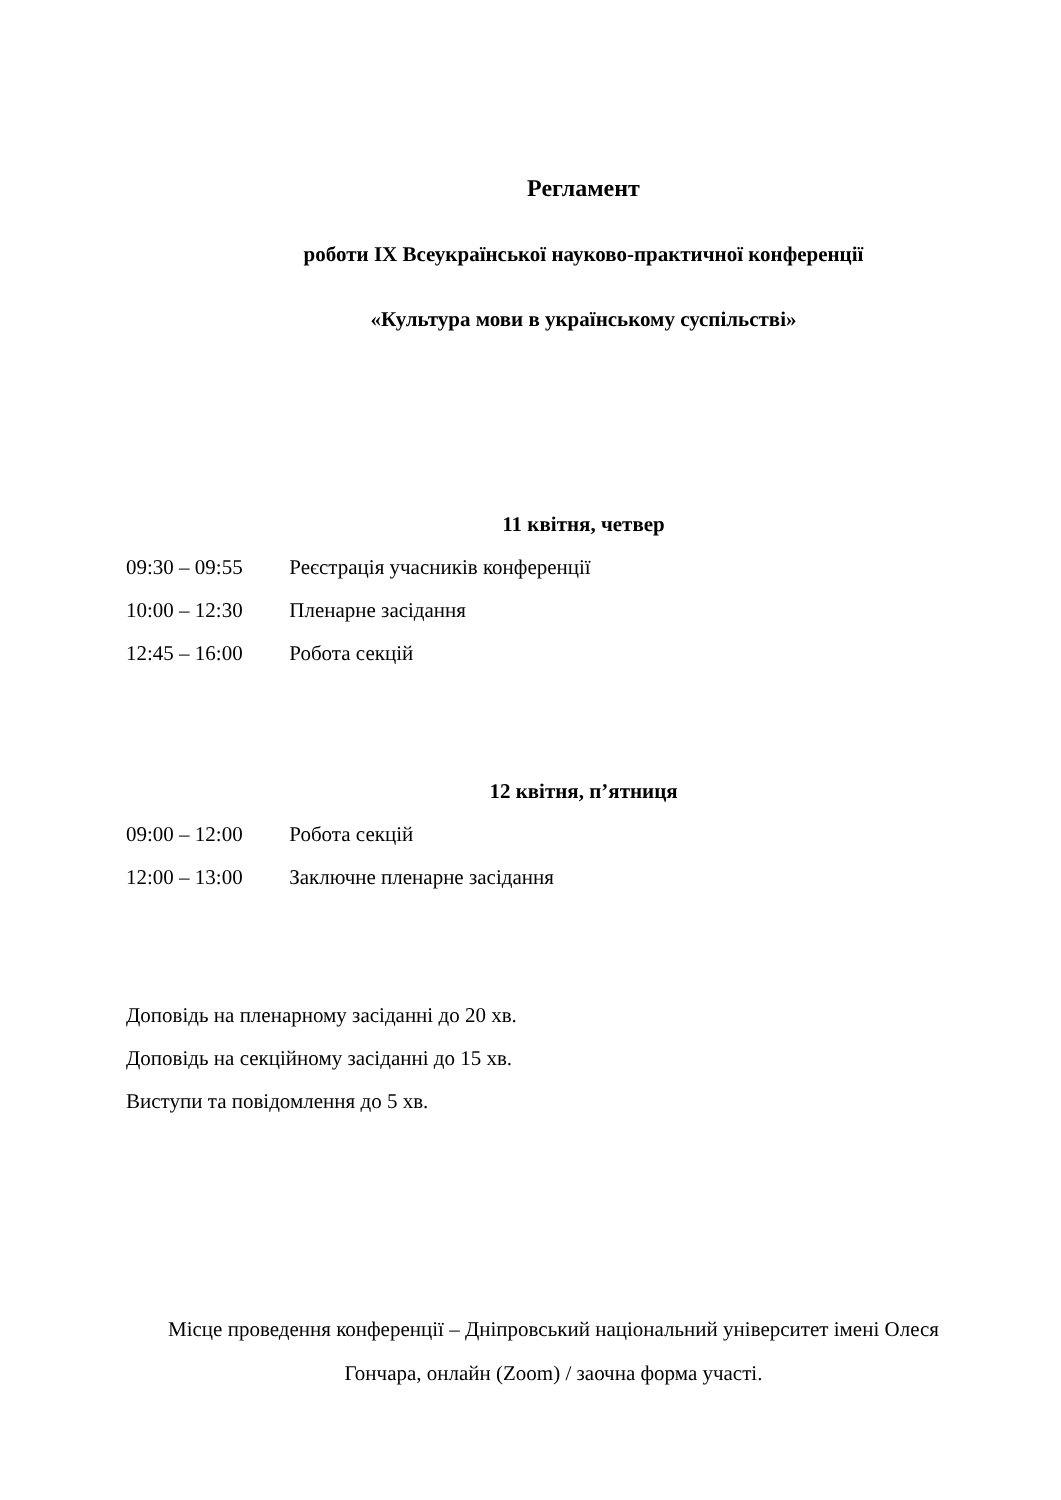Регламент
роботи IX Всеукраїнської науково-практичної конференції
«Культура мови в українському суспільстві»
11 квітня, четвер
09:30 – 09:55 Реєстрація учасників конференції
10:00 – 12:30 Пленарне засідання
12:45 – 16:00 Робота секцій
12 квітня, п’ятниця
09:00 – 12:00 Робота секцій
12:00 – 13:00 Заключне пленарне засідання
Доповідь на пленарному засіданні до 20 хв.
Доповідь на секційному засіданні до 15 хв.
Виступи та повідомлення до 5 хв.
Місце проведення конференції – Дніпровський національний університет імені Олеся
Гончара, онлайн (Zoom) / заочна форма участі.